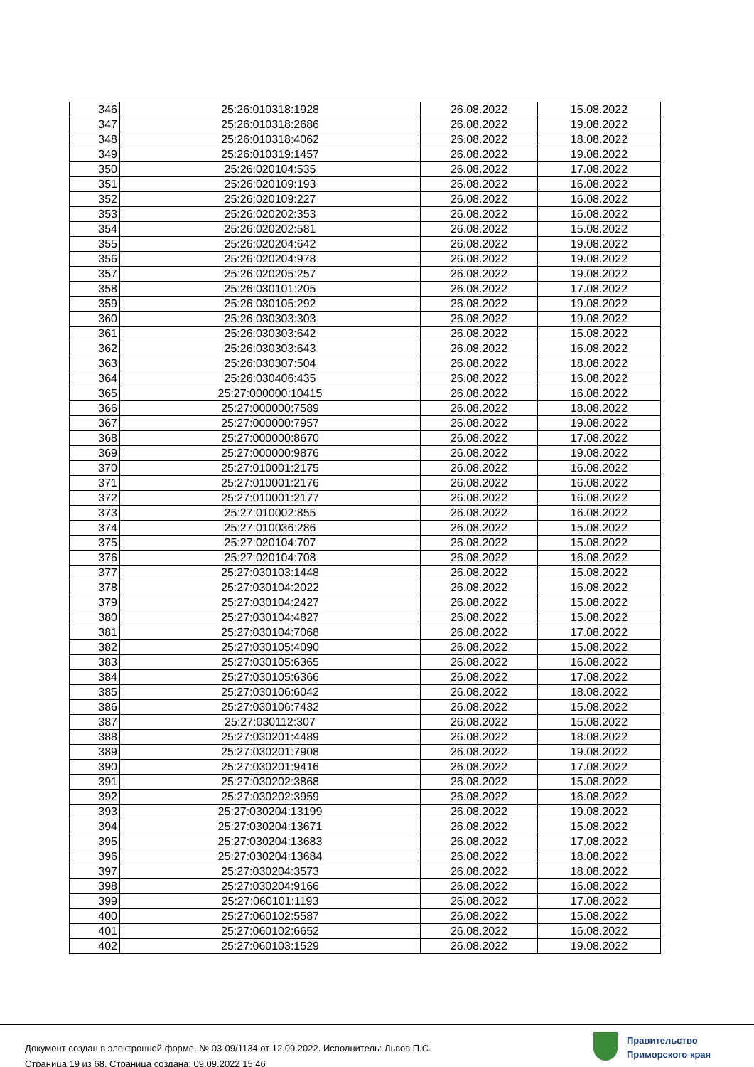| 346 | 25:26:010318:1928 | 26.08.2022 | 15.08.2022 |
| 347 | 25:26:010318:2686 | 26.08.2022 | 19.08.2022 |
| 348 | 25:26:010318:4062 | 26.08.2022 | 18.08.2022 |
| 349 | 25:26:010319:1457 | 26.08.2022 | 19.08.2022 |
| 350 | 25:26:020104:535 | 26.08.2022 | 17.08.2022 |
| 351 | 25:26:020109:193 | 26.08.2022 | 16.08.2022 |
| 352 | 25:26:020109:227 | 26.08.2022 | 16.08.2022 |
| 353 | 25:26:020202:353 | 26.08.2022 | 16.08.2022 |
| 354 | 25:26:020202:581 | 26.08.2022 | 15.08.2022 |
| 355 | 25:26:020204:642 | 26.08.2022 | 19.08.2022 |
| 356 | 25:26:020204:978 | 26.08.2022 | 19.08.2022 |
| 357 | 25:26:020205:257 | 26.08.2022 | 19.08.2022 |
| 358 | 25:26:030101:205 | 26.08.2022 | 17.08.2022 |
| 359 | 25:26:030105:292 | 26.08.2022 | 19.08.2022 |
| 360 | 25:26:030303:303 | 26.08.2022 | 19.08.2022 |
| 361 | 25:26:030303:642 | 26.08.2022 | 15.08.2022 |
| 362 | 25:26:030303:643 | 26.08.2022 | 16.08.2022 |
| 363 | 25:26:030307:504 | 26.08.2022 | 18.08.2022 |
| 364 | 25:26:030406:435 | 26.08.2022 | 16.08.2022 |
| 365 | 25:27:000000:10415 | 26.08.2022 | 16.08.2022 |
| 366 | 25:27:000000:7589 | 26.08.2022 | 18.08.2022 |
| 367 | 25:27:000000:7957 | 26.08.2022 | 19.08.2022 |
| 368 | 25:27:000000:8670 | 26.08.2022 | 17.08.2022 |
| 369 | 25:27:000000:9876 | 26.08.2022 | 19.08.2022 |
| 370 | 25:27:010001:2175 | 26.08.2022 | 16.08.2022 |
| 371 | 25:27:010001:2176 | 26.08.2022 | 16.08.2022 |
| 372 | 25:27:010001:2177 | 26.08.2022 | 16.08.2022 |
| 373 | 25:27:010002:855 | 26.08.2022 | 16.08.2022 |
| 374 | 25:27:010036:286 | 26.08.2022 | 15.08.2022 |
| 375 | 25:27:020104:707 | 26.08.2022 | 15.08.2022 |
| 376 | 25:27:020104:708 | 26.08.2022 | 16.08.2022 |
| 377 | 25:27:030103:1448 | 26.08.2022 | 15.08.2022 |
| 378 | 25:27:030104:2022 | 26.08.2022 | 16.08.2022 |
| 379 | 25:27:030104:2427 | 26.08.2022 | 15.08.2022 |
| 380 | 25:27:030104:4827 | 26.08.2022 | 15.08.2022 |
| 381 | 25:27:030104:7068 | 26.08.2022 | 17.08.2022 |
| 382 | 25:27:030105:4090 | 26.08.2022 | 15.08.2022 |
| 383 | 25:27:030105:6365 | 26.08.2022 | 16.08.2022 |
| 384 | 25:27:030105:6366 | 26.08.2022 | 17.08.2022 |
| 385 | 25:27:030106:6042 | 26.08.2022 | 18.08.2022 |
| 386 | 25:27:030106:7432 | 26.08.2022 | 15.08.2022 |
| 387 | 25:27:030112:307 | 26.08.2022 | 15.08.2022 |
| 388 | 25:27:030201:4489 | 26.08.2022 | 18.08.2022 |
| 389 | 25:27:030201:7908 | 26.08.2022 | 19.08.2022 |
| 390 | 25:27:030201:9416 | 26.08.2022 | 17.08.2022 |
| 391 | 25:27:030202:3868 | 26.08.2022 | 15.08.2022 |
| 392 | 25:27:030202:3959 | 26.08.2022 | 16.08.2022 |
| 393 | 25:27:030204:13199 | 26.08.2022 | 19.08.2022 |
| 394 | 25:27:030204:13671 | 26.08.2022 | 15.08.2022 |
| 395 | 25:27:030204:13683 | 26.08.2022 | 17.08.2022 |
| 396 | 25:27:030204:13684 | 26.08.2022 | 18.08.2022 |
| 397 | 25:27:030204:3573 | 26.08.2022 | 18.08.2022 |
| 398 | 25:27:030204:9166 | 26.08.2022 | 16.08.2022 |
| 399 | 25:27:060101:1193 | 26.08.2022 | 17.08.2022 |
| 400 | 25:27:060102:5587 | 26.08.2022 | 15.08.2022 |
| 401 | 25:27:060102:6652 | 26.08.2022 | 16.08.2022 |
| 402 | 25:27:060103:1529 | 26.08.2022 | 19.08.2022 |
Документ создан в электронной форме. № 03-09/1134 от 12.09.2022. Исполнитель: Львов П.С.
Страница 19 из 68. Страница создана: 09.09.2022 15:46
Правительство
Приморского края